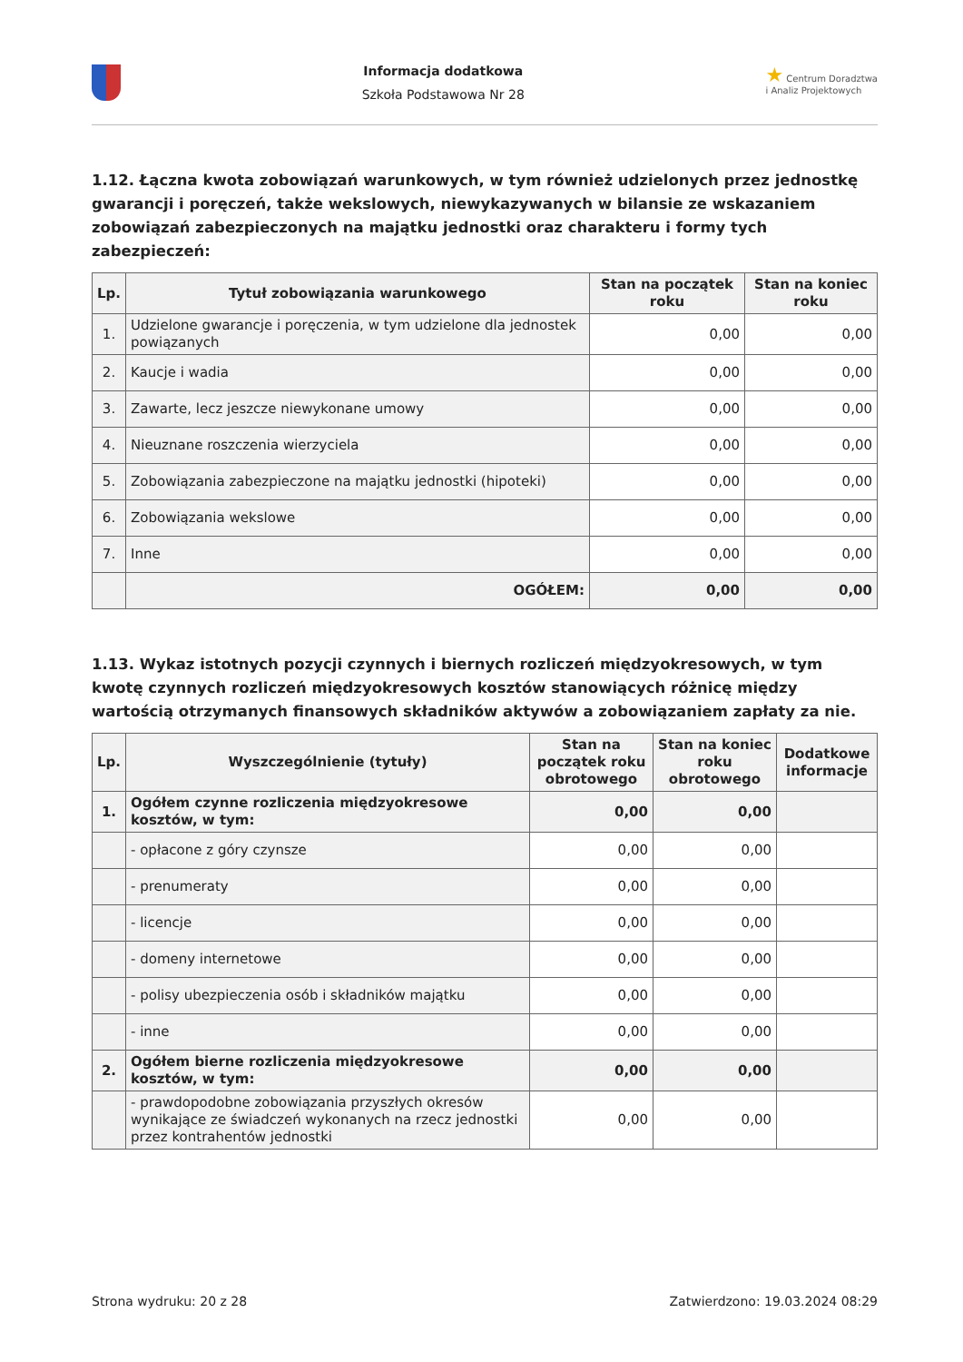Informacja dodatkowa
Szkoła Podstawowa Nr 28
★ Centrum Doradztwa
i Analiz Projektowych
1.12. Łączna kwota zobowiązań warunkowych, w tym również udzielonych przez jednostkę gwarancji i poręczeń, także wekslowych, niewykazywanych w bilansie ze wskazaniem zobowiązań zabezpieczonych na majątku jednostki oraz charakteru i formy tych zabezpieczeń:
| Lp. | Tytuł zobowiązania warunkowego | Stan na początek roku | Stan na koniec roku |
| --- | --- | --- | --- |
| 1. | Udzielone gwarancje i poręczenia, w tym udzielone dla jednostek powiązanych | 0,00 | 0,00 |
| 2. | Kaucje i wadia | 0,00 | 0,00 |
| 3. | Zawarte, lecz jeszcze niewykonane umowy | 0,00 | 0,00 |
| 4. | Nieuznane roszczenia wierzyciela | 0,00 | 0,00 |
| 5. | Zobowiązania zabezpieczone na majątku jednostki (hipoteki) | 0,00 | 0,00 |
| 6. | Zobowiązania wekslowe | 0,00 | 0,00 |
| 7. | Inne | 0,00 | 0,00 |
| | OGÓŁEM: | 0,00 | 0,00 |
1.13. Wykaz istotnych pozycji czynnych i biernych rozliczeń międzyokresowych, w tym kwotę czynnych rozliczeń międzyokresowych kosztów stanowiących różnicę między wartością otrzymanych finansowych składników aktywów a zobowiązaniem zapłaty za nie.
| Lp. | Wyszczególnienie (tytuły) | Stan na początek roku obrotowego | Stan na koniec roku obrotowego | Dodatkowe informacje |
| --- | --- | --- | --- | --- |
| 1. | Ogółem czynne rozliczenia międzyokresowe kosztów, w tym: | 0,00 | 0,00 | |
| | - opłacone z góry czynsze | 0,00 | 0,00 | |
| | - prenumeraty | 0,00 | 0,00 | |
| | - licencje | 0,00 | 0,00 | |
| | - domeny internetowe | 0,00 | 0,00 | |
| | - polisy ubezpieczenia osób i składników majątku | 0,00 | 0,00 | |
| | - inne | 0,00 | 0,00 | |
| 2. | Ogółem bierne rozliczenia międzyokresowe kosztów, w tym: | 0,00 | 0,00 | |
| | - prawdopodobne zobowiązania przyszłych okresów wynikające ze świadczeń wykonanych na rzecz jednostki przez kontrahentów jednostki | 0,00 | 0,00 | |
Strona wydruku: 20 z 28 Zatwierdzono: 19.03.2024 08:29